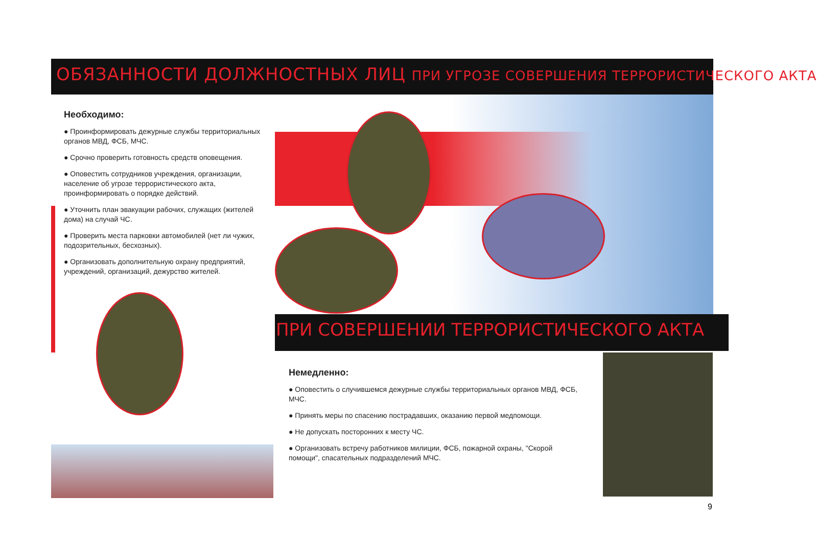ОБЯЗАННОСТИ ДОЛЖНОСТНЫХ ЛИЦ ПРИ УГРОЗЕ СОВЕРШЕНИЯ ТЕРРОРИСТИЧЕСКОГО АКТА
Необходимо:
● Проинформировать дежурные службы территориальных органов МВД, ФСБ, МЧС.
● Срочно проверить готовность средств оповещения.
● Оповестить сотрудников учреждения, организации, население об угрозе террористического акта, проинформировать о порядке действий.
● Уточнить план эвакуации рабочих, служащих (жителей дома) на случай ЧС.
● Проверить места парковки автомобилей (нет ли чужих, подозрительных, бесхозных).
● Организовать дополнительную охрану предприятий, учреждений, организаций, дежурство жителей.
ПРИ СОВЕРШЕНИИ ТЕРРОРИСТИЧЕСКОГО АКТА
Немедленно:
● Оповестить о случившемся дежурные службы территориальных органов МВД, ФСБ, МЧС.
● Принять меры по спасению пострадавших, оказанию первой медпомощи.
● Не допускать посторонних к месту ЧС.
● Организовать встречу работников милиции, ФСБ, пожарной охраны, "Скорой помощи", спасательных подразделений МЧС.
9